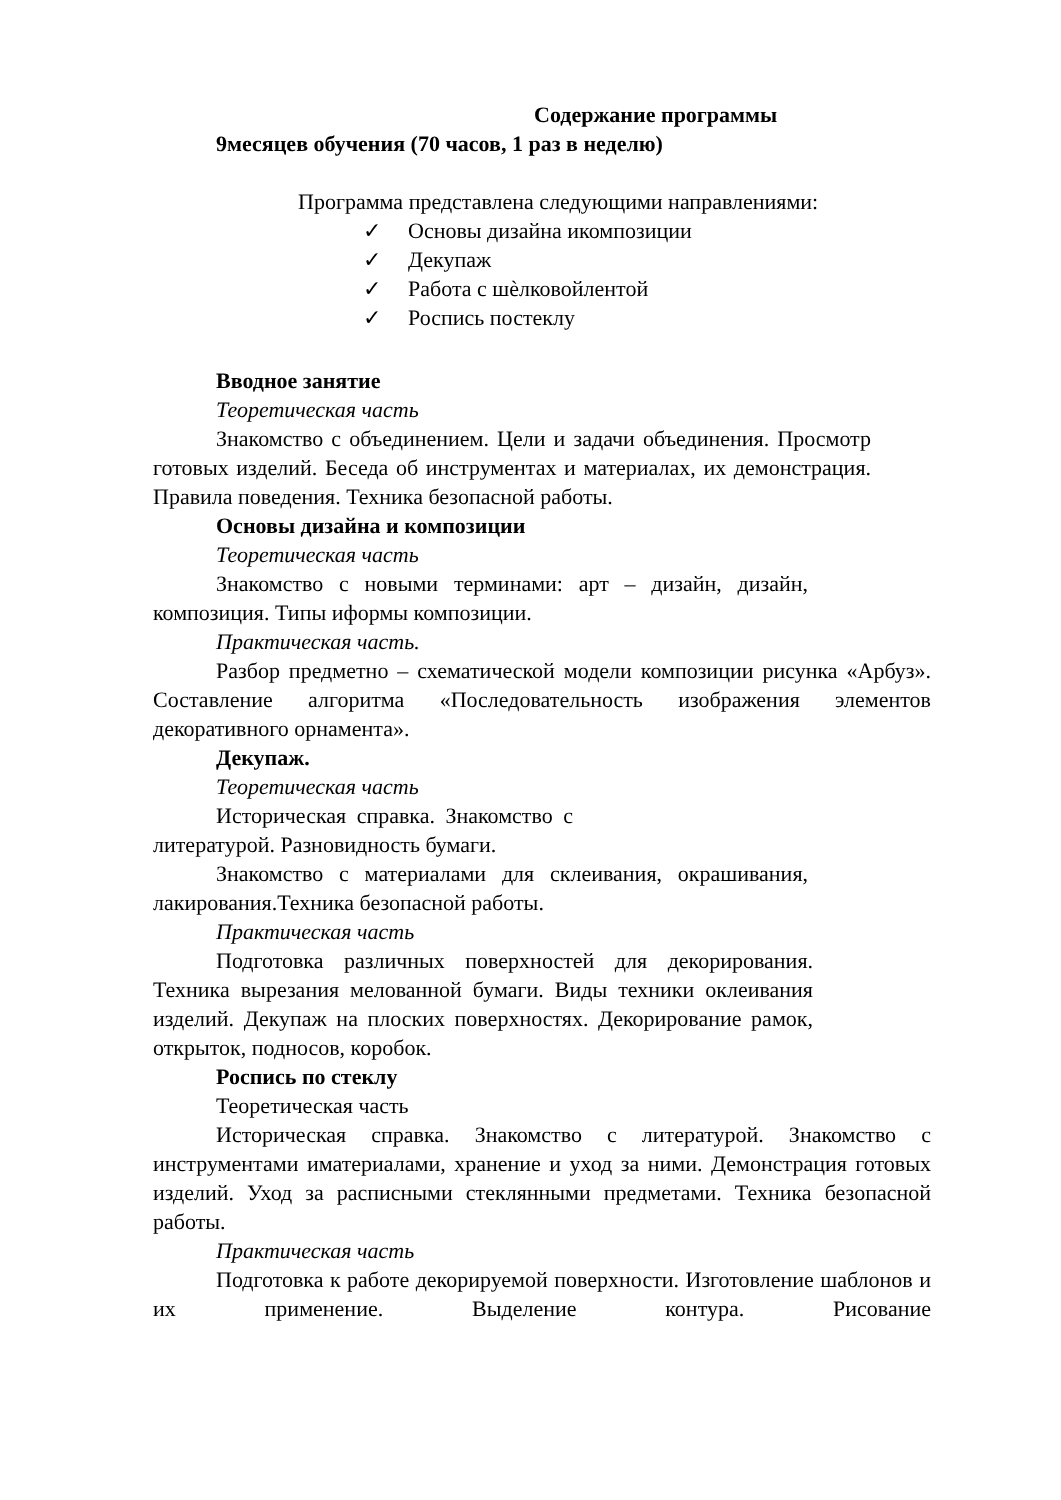Содержание программы
9месяцев обучения (70 часов, 1 раз в неделю)
Программа представлена следующими направлениями:
✓ Основы дизайна икомпозиции
✓ Декупаж
✓ Работа с шѐлковойлентой
✓ Роспись постеклу
Вводное занятие
Теоретическая часть
Знакомство с объединением. Цели и задачи объединения. Просмотр готовых изделий. Беседа об инструментах и материалах, их демонстрация. Правила поведения. Техника безопасной работы.
Основы дизайна и композиции
Теоретическая часть
Знакомство с новыми терминами: арт – дизайн, дизайн, композиция. Типы иформы композиции.
Практическая часть.
Разбор предметно – схематической модели композиции рисунка «Арбуз». Составление алгоритма «Последовательность изображения элементов декоративного орнамента».
Декупаж.
Теоретическая часть
Историческая справка. Знакомство с литературой. Разновидность бумаги.
Знакомство с материалами для склеивания, окрашивания, лакирования.Техника безопасной работы.
Практическая часть
Подготовка различных поверхностей для декорирования. Техника вырезания мелованной бумаги. Виды техники оклеивания изделий. Декупаж на плоских поверхностях. Декорирование рамок, открыток, подносов, коробок.
Роспись по стеклу
Теоретическая часть
Историческая справка. Знакомство с литературой. Знакомство с инструментами иматериалами, хранение и уход за ними. Демонстрация готовых изделий. Уход за расписными стеклянными предметами. Техника безопасной работы.
Практическая часть
Подготовка к работе декорируемой поверхности. Изготовление шаблонов и их применение. Выделение контура. Рисование